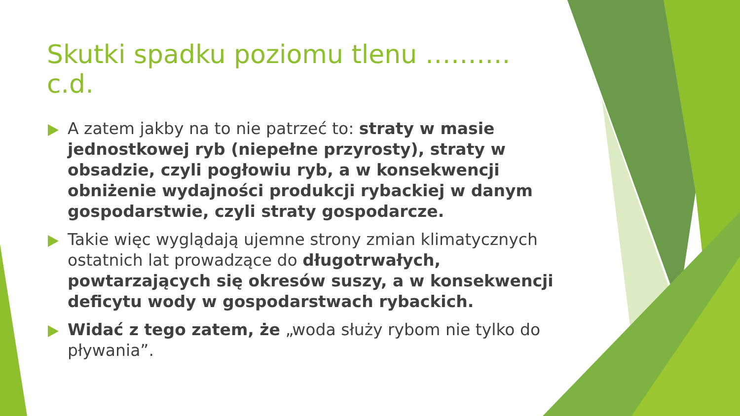Skutki spadku poziomu tlenu ………. c.d.
A zatem jakby na to nie patrzeć to: straty w masie jednostkowej ryb (niepełne przyrosty), straty w obsadzie, czyli pogłowiu ryb, a w konsekwencji obniżenie wydajności produkcji rybackiej w danym gospodarstwie, czyli straty gospodarcze.
Takie więc wyglądają ujemne strony zmian klimatycznych ostatnich lat prowadzące do długotrwałych, powtarzających się okresów suszy, a w konsekwencji deficytu wody w gospodarstwach rybackich.
Widać z tego zatem, że „woda służy rybom nie tylko do pływania”.